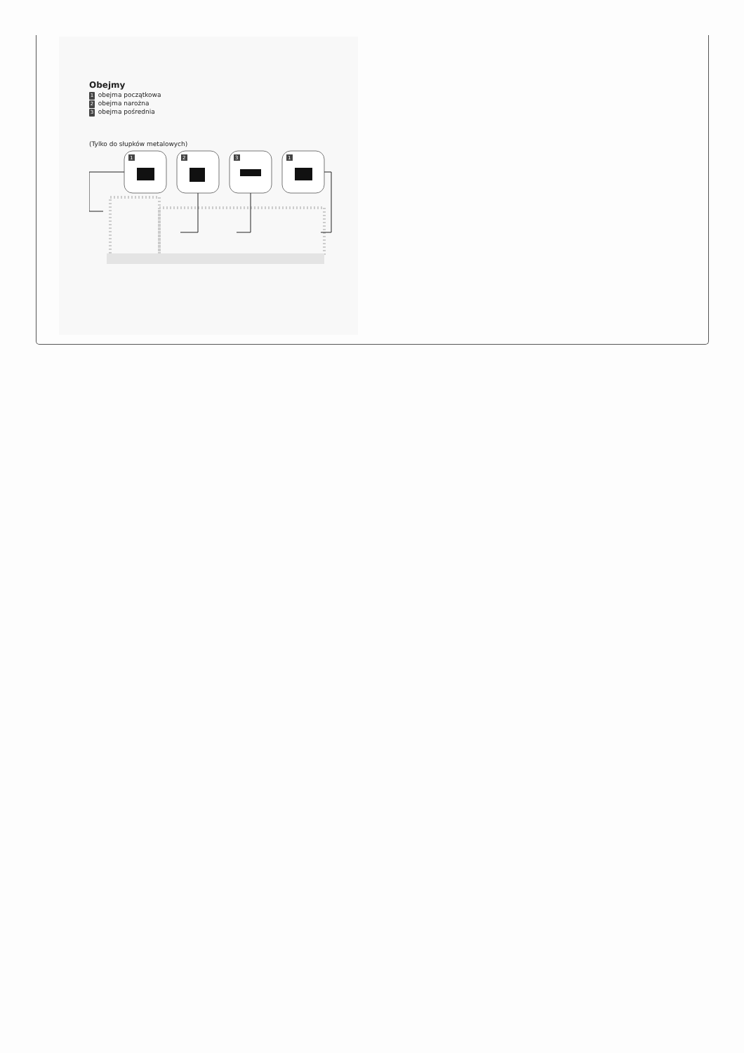Obejmy
1 obejma początkowa
2 obejma narożna
3 obejma pośrednia
(Tylko do słupków metalowych)
1
2
3
1